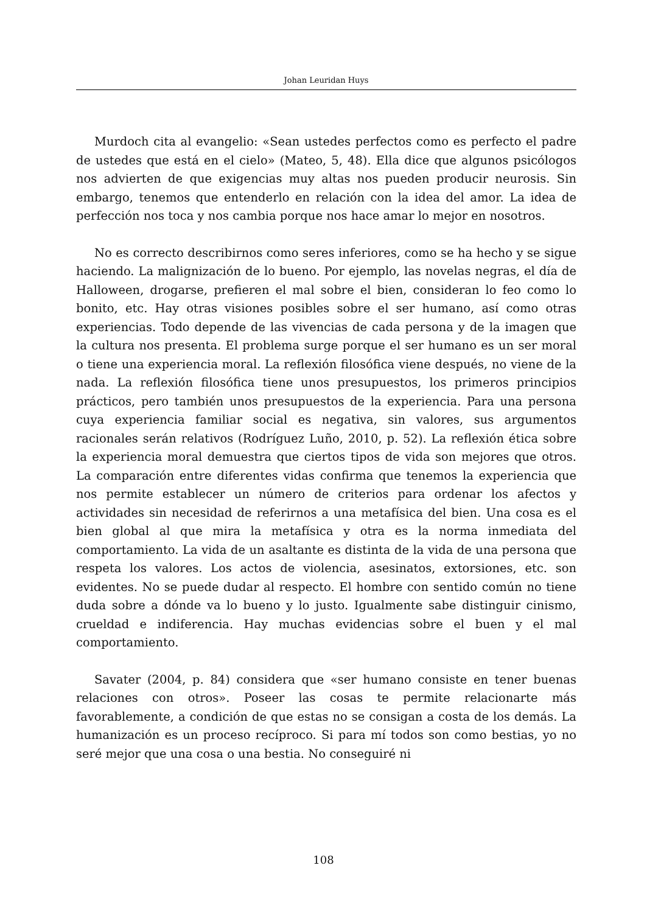Johan Leuridan Huys
Murdoch cita al evangelio: «Sean ustedes perfectos como es perfecto el padre de ustedes que está en el cielo» (Mateo, 5, 48). Ella dice que algunos psicólogos nos advierten de que exigencias muy altas nos pueden producir neurosis. Sin embargo, tenemos que entenderlo en relación con la idea del amor. La idea de perfección nos toca y nos cambia porque nos hace amar lo mejor en nosotros.
No es correcto describirnos como seres inferiores, como se ha hecho y se sigue haciendo. La malignización de lo bueno. Por ejemplo, las novelas negras, el día de Halloween, drogarse, prefieren el mal sobre el bien, consideran lo feo como lo bonito, etc. Hay otras visiones posibles sobre el ser humano, así como otras experiencias. Todo depende de las vivencias de cada persona y de la imagen que la cultura nos presenta. El problema surge porque el ser humano es un ser moral o tiene una experiencia moral. La reflexión filosófica viene después, no viene de la nada. La reflexión filosófica tiene unos presupuestos, los primeros principios prácticos, pero también unos presupuestos de la experiencia. Para una persona cuya experiencia familiar social es negativa, sin valores, sus argumentos racionales serán relativos (Rodríguez Luño, 2010, p. 52). La reflexión ética sobre la experiencia moral demuestra que ciertos tipos de vida son mejores que otros. La comparación entre diferentes vidas confirma que tenemos la experiencia que nos permite establecer un número de criterios para ordenar los afectos y actividades sin necesidad de referirnos a una metafísica del bien. Una cosa es el bien global al que mira la metafísica y otra es la norma inmediata del comportamiento. La vida de un asaltante es distinta de la vida de una persona que respeta los valores. Los actos de violencia, asesinatos, extorsiones, etc. son evidentes. No se puede dudar al respecto. El hombre con sentido común no tiene duda sobre a dónde va lo bueno y lo justo. Igualmente sabe distinguir cinismo, crueldad e indiferencia. Hay muchas evidencias sobre el buen y el mal comportamiento.
Savater (2004, p. 84) considera que «ser humano consiste en tener buenas relaciones con otros». Poseer las cosas te permite relacionarte más favorablemente, a condición de que estas no se consigan a costa de los demás. La humanización es un proceso recíproco. Si para mí todos son como bestias, yo no seré mejor que una cosa o una bestia. No conseguiré ni
108